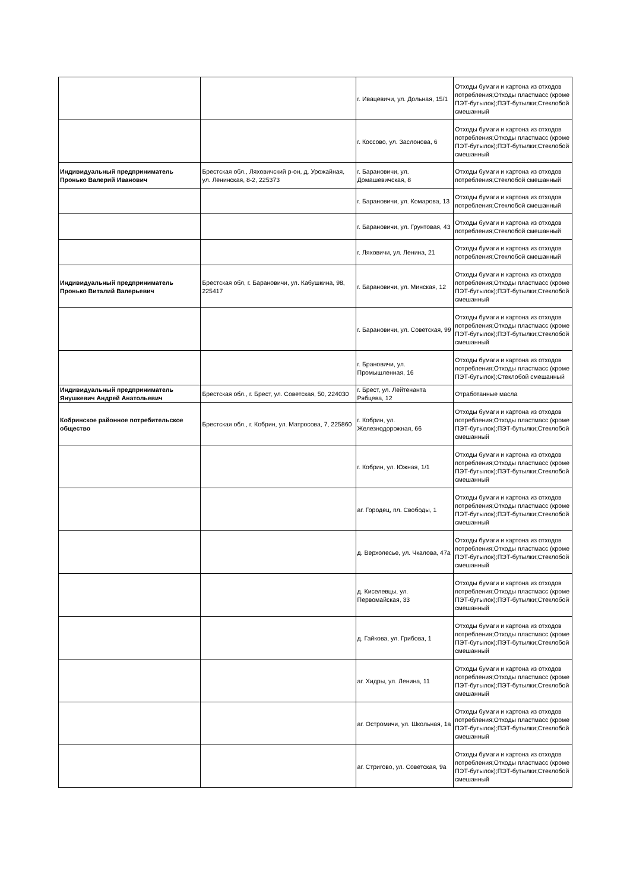| | | г. Ивацевичи, ул. Дольная, 15/1 | Отходы бумаги и картона из отходов потребления;Отходы пластмасс (кроме ПЭТ-бутылок);ПЭТ-бутылки;Стеклобой смешанный |
| | | г. Коссово, ул. Заслонова, 6 | Отходы бумаги и картона из отходов потребления;Отходы пластмасс (кроме ПЭТ-бутылок);ПЭТ-бутылки;Стеклобой смешанный |
| Индивидуальный предприниматель Пронько Валерий Иванович | Брестская обл., Ляховичский р-он, д. Урожайная, ул. Ленинская, 8-2, 225373 | г. Барановичи, ул. Домашевичская, 8 | Отходы бумаги и картона из отходов потребления;Стеклобой смешанный |
| | | г. Барановичи, ул. Комарова, 13 | Отходы бумаги и картона из отходов потребления;Стеклобой смешанный |
| | | г. Барановичи, ул. Грунтовая, 43 | Отходы бумаги и картона из отходов потребления;Стеклобой смешанный |
| | | г. Ляховичи, ул. Ленина, 21 | Отходы бумаги и картона из отходов потребления;Стеклобой смешанный |
| Индивидуальный предприниматель Пронько Виталий Валерьевич | Брестская обл, г. Барановичи, ул. Кабушкина, 98, 225417 | г. Барановичи, ул. Минская, 12 | Отходы бумаги и картона из отходов потребления;Отходы пластмасс (кроме ПЭТ-бутылок);ПЭТ-бутылки;Стеклобой смешанный |
| | | г. Барановичи, ул. Советская, 99 | Отходы бумаги и картона из отходов потребления;Отходы пластмасс (кроме ПЭТ-бутылок);ПЭТ-бутылки;Стеклобой смешанный |
| | | г. Брановичи, ул. Промышленная, 16 | Отходы бумаги и картона из отходов потребления;Отходы пластмасс (кроме ПЭТ-бутылок);Стеклобой смешанный |
| Индивидуальный предприниматель Янушкевич Андрей Анатольевич | Брестская обл., г. Брест, ул. Советская, 50, 224030 | г. Брест, ул. Лейтенанта Рябцева, 12 | Отработанные масла |
| Кобринское районное потребительское общество | Брестская обл., г. Кобрин, ул. Матросова, 7, 225860 | г. Кобрин, ул. Железнодорожная, 66 | Отходы бумаги и картона из отходов потребления;Отходы пластмасс (кроме ПЭТ-бутылок);ПЭТ-бутылки;Стеклобой смешанный |
| | | г. Кобрин, ул. Южная, 1/1 | Отходы бумаги и картона из отходов потребления;Отходы пластмасс (кроме ПЭТ-бутылок);ПЭТ-бутылки;Стеклобой смешанный |
| | | аг. Городец, пл. Свободы, 1 | Отходы бумаги и картона из отходов потребления;Отходы пластмасс (кроме ПЭТ-бутылок);ПЭТ-бутылки;Стеклобой смешанный |
| | | д. Верхолесье, ул. Чкалова, 47а | Отходы бумаги и картона из отходов потребления;Отходы пластмасс (кроме ПЭТ-бутылок);ПЭТ-бутылки;Стеклобой смешанный |
| | | д. Киселевцы, ул. Первомайская, 33 | Отходы бумаги и картона из отходов потребления;Отходы пластмасс (кроме ПЭТ-бутылок);ПЭТ-бутылки;Стеклобой смешанный |
| | | д. Гайкова, ул. Грибова, 1 | Отходы бумаги и картона из отходов потребления;Отходы пластмасс (кроме ПЭТ-бутылок);ПЭТ-бутылки;Стеклобой смешанный |
| | | аг. Хидры, ул. Ленина, 11 | Отходы бумаги и картона из отходов потребления;Отходы пластмасс (кроме ПЭТ-бутылок);ПЭТ-бутылки;Стеклобой смешанный |
| | | аг. Остромичи, ул. Школьная, 1а | Отходы бумаги и картона из отходов потребления;Отходы пластмасс (кроме ПЭТ-бутылок);ПЭТ-бутылки;Стеклобой смешанный |
| | | аг. Стригово, ул. Советская, 9а | Отходы бумаги и картона из отходов потребления;Отходы пластмасс (кроме ПЭТ-бутылок);ПЭТ-бутылки;Стеклобой смешанный |